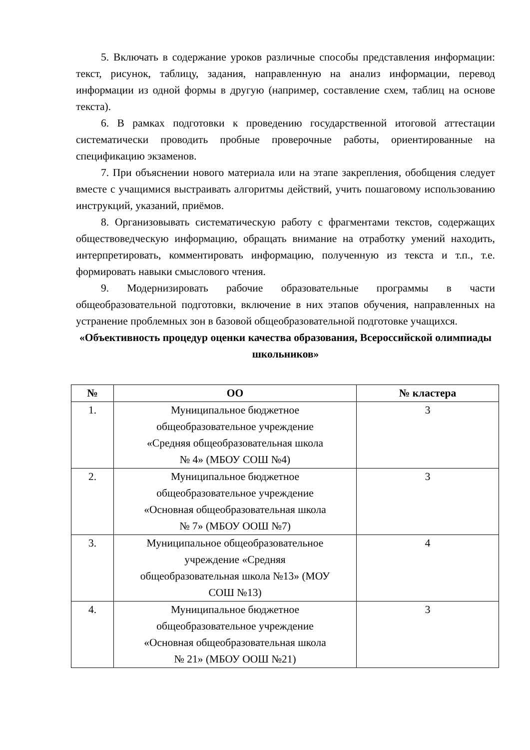5. Включать в содержание уроков различные способы представления информации: текст, рисунок, таблицу, задания, направленную на анализ информации, перевод информации из одной формы в другую (например, составление схем, таблиц на основе текста).
6. В рамках подготовки к проведению государственной итоговой аттестации систематически проводить пробные проверочные работы, ориентированные на спецификацию экзаменов.
7. При объяснении нового материала или на этапе закрепления, обобщения следует вместе с учащимися выстраивать алгоритмы действий, учить пошаговому использованию инструкций, указаний, приёмов.
8. Организовывать систематическую работу с фрагментами текстов, содержащих обществоведческую информацию, обращать внимание на отработку умений находить, интерпретировать, комментировать информацию, полученную из текста и т.п., т.е. формировать навыки смыслового чтения.
9. Модернизировать рабочие образовательные программы в части общеобразовательной подготовки, включение в них этапов обучения, направленных на устранение проблемных зон в базовой общеобразовательной подготовке учащихся.
«Объективность процедур оценки качества образования, Всероссийской олимпиады школьников»
| № | ОО | № кластера |
| --- | --- | --- |
| 1. | Муниципальное бюджетное общеобразовательное учреждение «Средняя общеобразовательная школа № 4» (МБОУ СОШ №4) | 3 |
| 2. | Муниципальное бюджетное общеобразовательное учреждение «Основная общеобразовательная школа № 7» (МБОУ ООШ №7) | 3 |
| 3. | Муниципальное общеобразовательное учреждение «Средняя общеобразовательная школа №13» (МОУ СОШ №13) | 4 |
| 4. | Муниципальное бюджетное общеобразовательное учреждение «Основная общеобразовательная школа № 21» (МБОУ ООШ №21) | 3 |